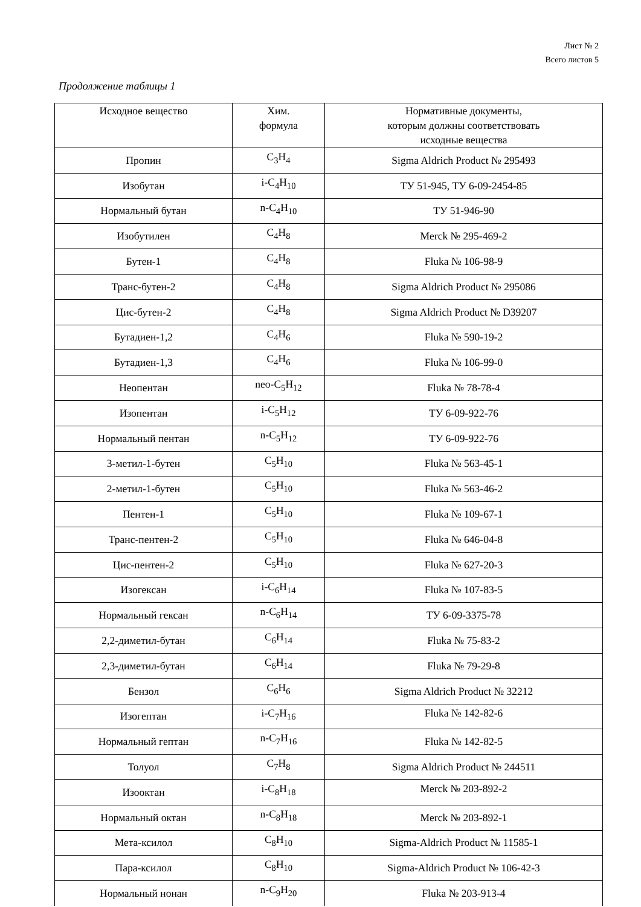Лист № 2
Всего листов 5
Продолжение таблицы 1
| Исходное вещество | Хим. формула | Нормативные документы, которым должны соответствовать исходные вещества |
| --- | --- | --- |
| Пропин | C<sub>3</sub>H<sub>4</sub> | Sigma Aldrich Product № 295493 |
| Изобутан | i-C<sub>4</sub>H<sub>10</sub> | ТУ 51-945, ТУ 6-09-2454-85 |
| Нормальный бутан | n-C<sub>4</sub>H<sub>10</sub> | ТУ 51-946-90 |
| Изобутилен | C<sub>4</sub>H<sub>8</sub> | Merck № 295-469-2 |
| Бутен-1 | C<sub>4</sub>H<sub>8</sub> | Fluka № 106-98-9 |
| Транс-бутен-2 | C<sub>4</sub>H<sub>8</sub> | Sigma Aldrich Product № 295086 |
| Цис-бутен-2 | C<sub>4</sub>H<sub>8</sub> | Sigma Aldrich Product № D39207 |
| Бутадиен-1,2 | C<sub>4</sub>H<sub>6</sub> | Fluka № 590-19-2 |
| Бутадиен-1,3 | C<sub>4</sub>H<sub>6</sub> | Fluka № 106-99-0 |
| Неопентан | neo-C<sub>5</sub>H<sub>12</sub> | Fluka № 78-78-4 |
| Изопентан | i-C<sub>5</sub>H<sub>12</sub> | ТУ 6-09-922-76 |
| Нормальный пентан | n-C<sub>5</sub>H<sub>12</sub> | ТУ 6-09-922-76 |
| 3-метил-1-бутен | C<sub>5</sub>H<sub>10</sub> | Fluka № 563-45-1 |
| 2-метил-1-бутен | C<sub>5</sub>H<sub>10</sub> | Fluka № 563-46-2 |
| Пентен-1 | C<sub>5</sub>H<sub>10</sub> | Fluka № 109-67-1 |
| Транс-пентен-2 | C<sub>5</sub>H<sub>10</sub> | Fluka № 646-04-8 |
| Цис-пентен-2 | C<sub>5</sub>H<sub>10</sub> | Fluka № 627-20-3 |
| Изогексан | i-C<sub>6</sub>H<sub>14</sub> | Fluka № 107-83-5 |
| Нормальный гексан | n-C<sub>6</sub>H<sub>14</sub> | ТУ 6-09-3375-78 |
| 2,2-диметил-бутан | C<sub>6</sub>H<sub>14</sub> | Fluka № 75-83-2 |
| 2,3-диметил-бутан | C<sub>6</sub>H<sub>14</sub> | Fluka № 79-29-8 |
| Бензол | C<sub>6</sub>H<sub>6</sub> | Sigma Aldrich Product № 32212 |
| Изогептан | i-C<sub>7</sub>H<sub>16</sub> | Fluka № 142-82-6 |
| Нормальный гептан | n-C<sub>7</sub>H<sub>16</sub> | Fluka № 142-82-5 |
| Толуол | C<sub>7</sub>H<sub>8</sub> | Sigma Aldrich Product № 244511 |
| Изооктан | i-C<sub>8</sub>H<sub>18</sub> | Merck № 203-892-2 |
| Нормальный октан | n-C<sub>8</sub>H<sub>18</sub> | Merck № 203-892-1 |
| Мета-ксилол | C<sub>8</sub>H<sub>10</sub> | Sigma-Aldrich Product № 11585-1 |
| Пара-ксилол | C<sub>8</sub>H<sub>10</sub> | Sigma-Aldrich Product № 106-42-3 |
| Нормальный нонан | n-C<sub>9</sub>H<sub>20</sub> | Fluka № 203-913-4 |